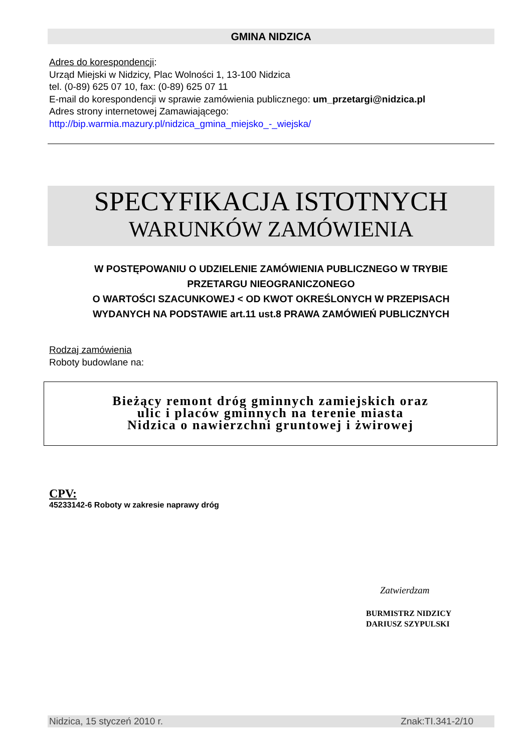GMINA NIDZICA
Adres do korespondencji:
Urząd Miejski w Nidzicy, Plac Wolności 1, 13-100 Nidzica
tel. (0-89) 625 07 10, fax: (0-89) 625 07 11
E-mail do korespondencji w sprawie zamówienia publicznego: um_przetargi@nidzica.pl
Adres strony internetowej Zamawiającego:
http://bip.warmia.mazury.pl/nidzica_gmina_miejsko_-_wiejska/
SPECYFIKACJA ISTOTNYCH
WARUNKÓW ZAMÓWIENIA
W POSTĘPOWANIU O UDZIELENIE ZAMÓWIENIA PUBLICZNEGO W TRYBIE
PRZETARGU NIEOGRANICZONEGO
O WARTOŚCI SZACUNKOWEJ < OD KWOT OKREŚLONYCH W PRZEPISACH
WYDANYCH NA PODSTAWIE art.11 ust.8 PRAWA ZAMÓWIEŃ PUBLICZNYCH
Rodzaj zamówienia
Roboty budowlane na:
Bieżący remont dróg gminnych zamiejskich oraz
ulic i placów gminnych na terenie miasta
Nidzica o nawierzchni gruntowej i żwirowej
CPV:
45233142-6 Roboty w zakresie naprawy dróg
Zatwierdzam
BURMISTRZ NIDZICY
DARIUSZ SZYPULSKI
Nidzica, 15 styczeń 2010 r. Znak:TI.341-2/10